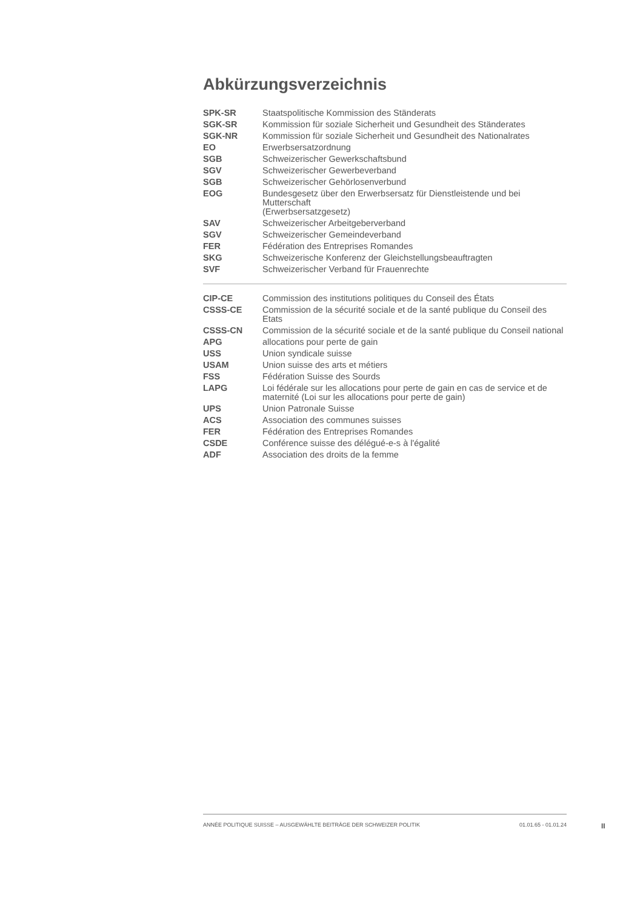Abkürzungsverzeichnis
| SPK-SR | Staatspolitische Kommission des Ständerats |
| SGK-SR | Kommission für soziale Sicherheit und Gesundheit des Ständerates |
| SGK-NR | Kommission für soziale Sicherheit und Gesundheit des Nationalrates |
| EO | Erwerbsersatzordnung |
| SGB | Schweizerischer Gewerkschaftsbund |
| SGV | Schweizerischer Gewerbeverband |
| SGB | Schweizerischer Gehörlosenverbund |
| EOG | Bundesgesetz über den Erwerbsersatz für Dienstleistende und bei Mutterschaft (Erwerbsersatzgesetz) |
| SAV | Schweizerischer Arbeitgeberverband |
| SGV | Schweizerischer Gemeindeverband |
| FER | Fédération des Entreprises Romandes |
| SKG | Schweizerische Konferenz der Gleichstellungsbeauftragten |
| SVF | Schweizerischer Verband für Frauenrechte |
| CIP-CE | Commission des institutions politiques du Conseil des États |
| CSSS-CE | Commission de la sécurité sociale et de la santé publique du Conseil des Etats |
| CSSS-CN | Commission de la sécurité sociale et de la santé publique du Conseil national |
| APG | allocations pour perte de gain |
| USS | Union syndicale suisse |
| USAM | Union suisse des arts et métiers |
| FSS | Fédération Suisse des Sourds |
| LAPG | Loi fédérale sur les allocations pour perte de gain en cas de service et de maternité (Loi sur les allocations pour perte de gain) |
| UPS | Union Patronale Suisse |
| ACS | Association des communes suisses |
| FER | Fédération des Entreprises Romandes |
| CSDE | Conférence suisse des délégué-e-s à l'égalité |
| ADF | Association des droits de la femme |
ANNÉE POLITIQUE SUISSE – AUSGEWÄHLTE BEITRÄGE DER SCHWEIZER POLITIK 01.01.65 - 01.01.24
II